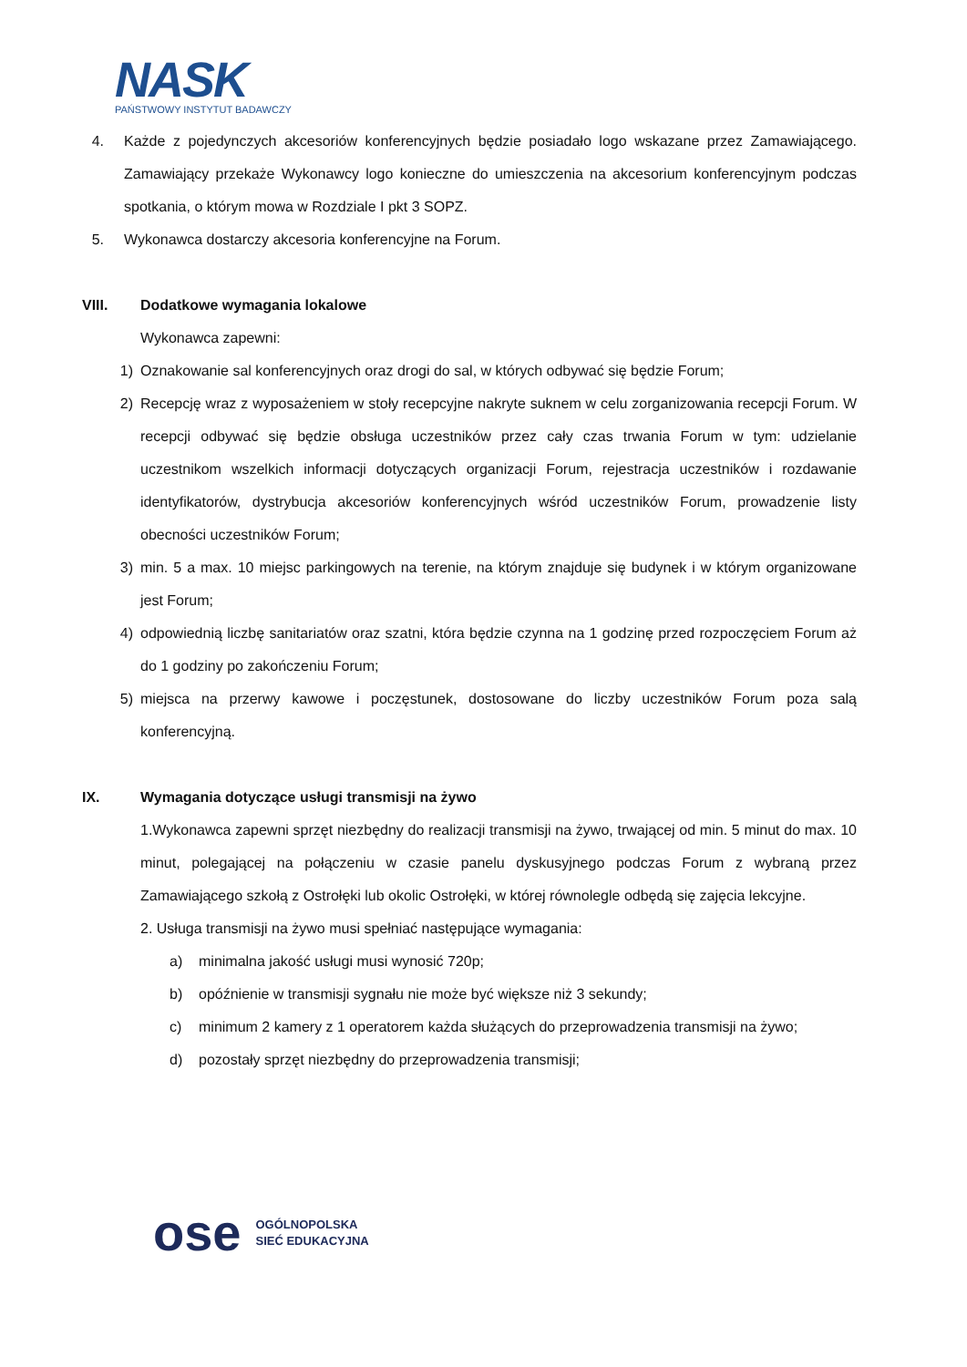NASK
PAŃSTWOWY INSTYTUT BADAWCZY
4. Każde z pojedynczych akcesoriów konferencyjnych będzie posiadało logo wskazane przez Zamawiającego. Zamawiający przekaże Wykonawcy logo konieczne do umieszczenia na akcesorium konferencyjnym podczas spotkania, o którym mowa w Rozdziale I pkt 3 SOPZ.
5. Wykonawca dostarczy akcesoria konferencyjne na Forum.
VIII. Dodatkowe wymagania lokalowe
Wykonawca zapewni:
1) Oznakowanie sal konferencyjnych oraz drogi do sal, w których odbywać się będzie Forum;
2) Recepcję wraz z wyposażeniem w stoły recepcyjne nakryte suknem w celu zorganizowania recepcji Forum. W recepcji odbywać się będzie obsługa uczestników przez cały czas trwania Forum w tym: udzielanie uczestnikom wszelkich informacji dotyczących organizacji Forum, rejestracja uczestników i rozdawanie identyfikatorów, dystrybucja akcesoriów konferencyjnych wśród uczestników Forum, prowadzenie listy obecności uczestników Forum;
3) min. 5 a max. 10 miejsc parkingowych na terenie, na którym znajduje się budynek i w którym organizowane jest Forum;
4) odpowiednią liczbę sanitariatów oraz szatni, która będzie czynna na 1 godzinę przed rozpoczęciem Forum aż do 1 godziny po zakończeniu Forum;
5) miejsca na przerwy kawowe i poczęstunek, dostosowane do liczby uczestników Forum poza salą konferencyjną.
IX. Wymagania dotyczące usługi transmisji na żywo
1.Wykonawca zapewni sprzęt niezbędny do realizacji transmisji na żywo, trwającej od min. 5 minut do max. 10 minut, polegającej na połączeniu w czasie panelu dyskusyjnego podczas Forum z wybraną przez Zamawiającego szkołą z Ostrołęki lub okolic Ostrołęki, w której równolegle odbędą się zajęcia lekcyjne.
2. Usługa transmisji na żywo musi spełniać następujące wymagania:
a) minimalna jakość usługi musi wynosić 720p;
b) opóźnienie w transmisji sygnału nie może być większe niż 3 sekundy;
c) minimum 2 kamery z 1 operatorem każda służących do przeprowadzenia transmisji na żywo;
d) pozostały sprzęt niezbędny do przeprowadzenia transmisji;
ose
OGÓLNOPOLSKA
SIEĆ EDUKACYJNA